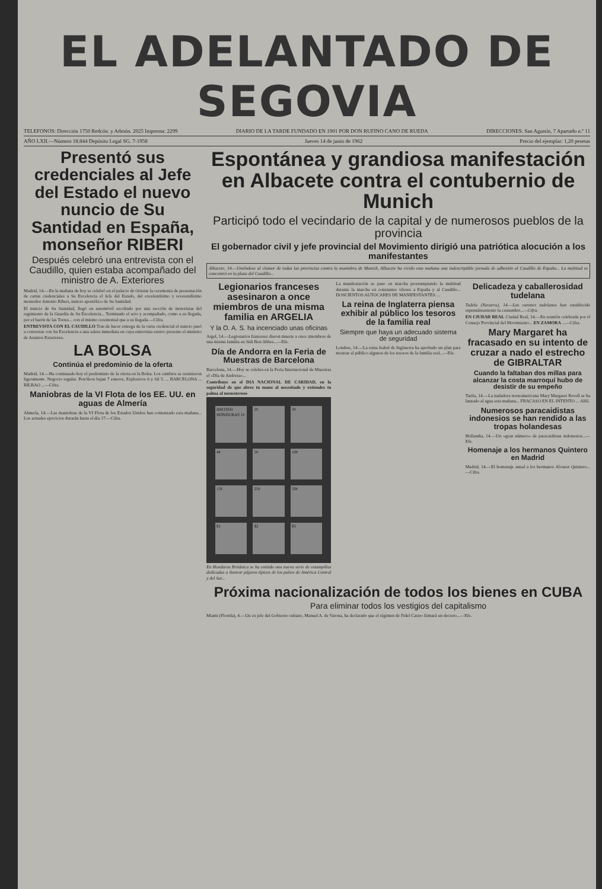EL ADELANTADO DE SEGOVIA
TELEFONOS: Dirección 1750 Redcón. y Admón. 2025 Imprenta: 2299 DIARIO DE LA TARDE FUNDADO EN 1901 POR DON RUFINO CANO DE RUEDA DIRECCIONES: San Agustín, 7 Apartado n.º 11
AÑO LXII.—Número 18.844 Depósito Legal SG. 7-1958 Jueves 14 de junio de 1962 Precio del ejemplar: 1,20 pesetas
Presentó sus credenciales al Jefe del Estado el nuevo nuncio de Su Santidad en España, monseñor RIBERI
Después celebró una entrevista con el Caudillo, quien estaba acompañado del ministro de A. Exteriores
Madrid, 14.—En la mañana de hoy se celebró en el palacio de Oriente la ceremonia de presentación de cartas credenciales a Su Excelencia el Jefe del Estado, del excelentísimo y reverendísimo monseñor Antonio Riberi, nuncio apostólico de Su Santidad.
El nuncio de Su Santidad, llegó en automóvil escoltado por una sección de motoristas del regimiento de la Guardia de Su Excelencia... Terminado el acto y acompañado, como a su llegada, por el barón de las Torres... con el mismo ceremonial que a su llegada.—Cifra.
ENTREVISTA CON EL CAUDILLO Tras de hacer entrega de la carta credencial el nuncio pasó a conversar con Su Excelencia a una saleta inmediata en cuya entrevista estuvo presente el ministro de Asuntos Exteriores.
LA BOLSA
Continúa el predominio de la oferta
Madrid, 14.—Ha continuado hoy el predominio de la oferta en la Bolsa. Los cambios se resintieron ligeramente. Negocio regular. Petróleos bajan 7 enteros, Explosivos 6 y Sil 5. ... BARCELONA ... BILBAO ...—Cifra.
Maniobras de la VI Flota de los EE. UU. en aguas de Almería
Almería, 14.—Las maniobras de la VI Flota de los Estados Unidos han comenzado esta mañana... Los actuales ejercicios durarán hasta el día 17.—Cifra.
Espontánea y grandiosa manifestación en Albacete contra el contubernio de Munich
Participó todo el vecindario de la capital y de numerosos pueblos de la provincia
El gobernador civil y jefe provincial del Movimiento dirigió una patriótica alocución a los manifestantes
Albacete, 14.—Uniéndose al clamor de todas las provincias contra la maniobra de Munich, Albacete ha vivido esta mañana una indescriptible jornada de adhesión al Caudillo de España... La multitud se concentró en la plaza del Caudillo...
Legionarios franceses asesinaron a once miembros de una misma familia en ARGELIA
Y la O. A. S. ha incenciado unas oficinas
Argel, 14.—Legionarios franceses dieron muerte a once miembros de una misma familia en Sidi Ben Abbes...—Efe.
Día de Andorra en la Feria de Muestras de Barcelona
Barcelona, 14.—Hoy se celebra en la Feria Internacional de Muestras el «Día de Andorra»...
Contribuye en el DIA NACIONAL DE CARIDAD, en la seguridad de que abres tu mano al necesitado y extiendes tu palma al menesteroso
BRITISH HONDURAS 1¢
2¢
3¢
4¢
5¢
10¢
15¢
25¢
50¢
$1
$2
$5
En Honduras Británica se ha emitido una nueva serie de estampillas dedicadas a ilustrar pájaros típicos de los países de América Central y del Sur...
La manifestación se puso en marcha prorrumpiendo la multitud durante la marcha en constantes vítores a España y al Caudillo... DOSCIENTOS AUTOCARES DE MANIFESTANTES ...
La reina de Inglaterra piensa exhibir al público los tesoros de la familia real
Siempre que haya un adecuado sistema de seguridad
Londres, 14.—La reina Isabel de Inglaterra ha aprobado un plan para mostrar al público algunos de los tesoros de la familia real...—Efe.
Delicadeza y caballerosidad tudelana
Tudela (Navarra), 14.—Los varones tudelanos han establecido espontáneamente la costumbre...—Cifra.
EN CIUDAD REAL Ciudad Real, 14.—En reunión celebrada por el Consejo Provincial del Movimiento... EN ZAMORA ...—Cifra.
Mary Margaret ha fracasado en su intento de cruzar a nado el estrecho de GIBRALTAR
Cuando la faltaban dos millas para alcanzar la costa marroquí hubo de desistir de su empeño
Tarifa, 14.—La nadadora norteamericana Mary Margaret Revell se ha lanzado al agua esta mañana... FRACASO EN EL INTENTO ... Alfil.
Numerosos paracaidistas indonesios se han rendido a las tropas holandesas
Hollandia, 14.—Un «gran número» de paracaidistas indonesios...—Efe.
Homenaje a los hermanos Quintero en Madrid
Madrid, 14.—El homenaje anual a los hermanos Alvarez Quintero...—Cifra.
Próxima nacionalización de todos los bienes en CUBA
Para eliminar todos los vestigios del capitalismo
Miami (Florida), 4.—Un ex jefe del Gobierno cubano, Manuel A. de Varona, ha declarado que el régimen de Fidel Castro firmará un decreto...—Efe.